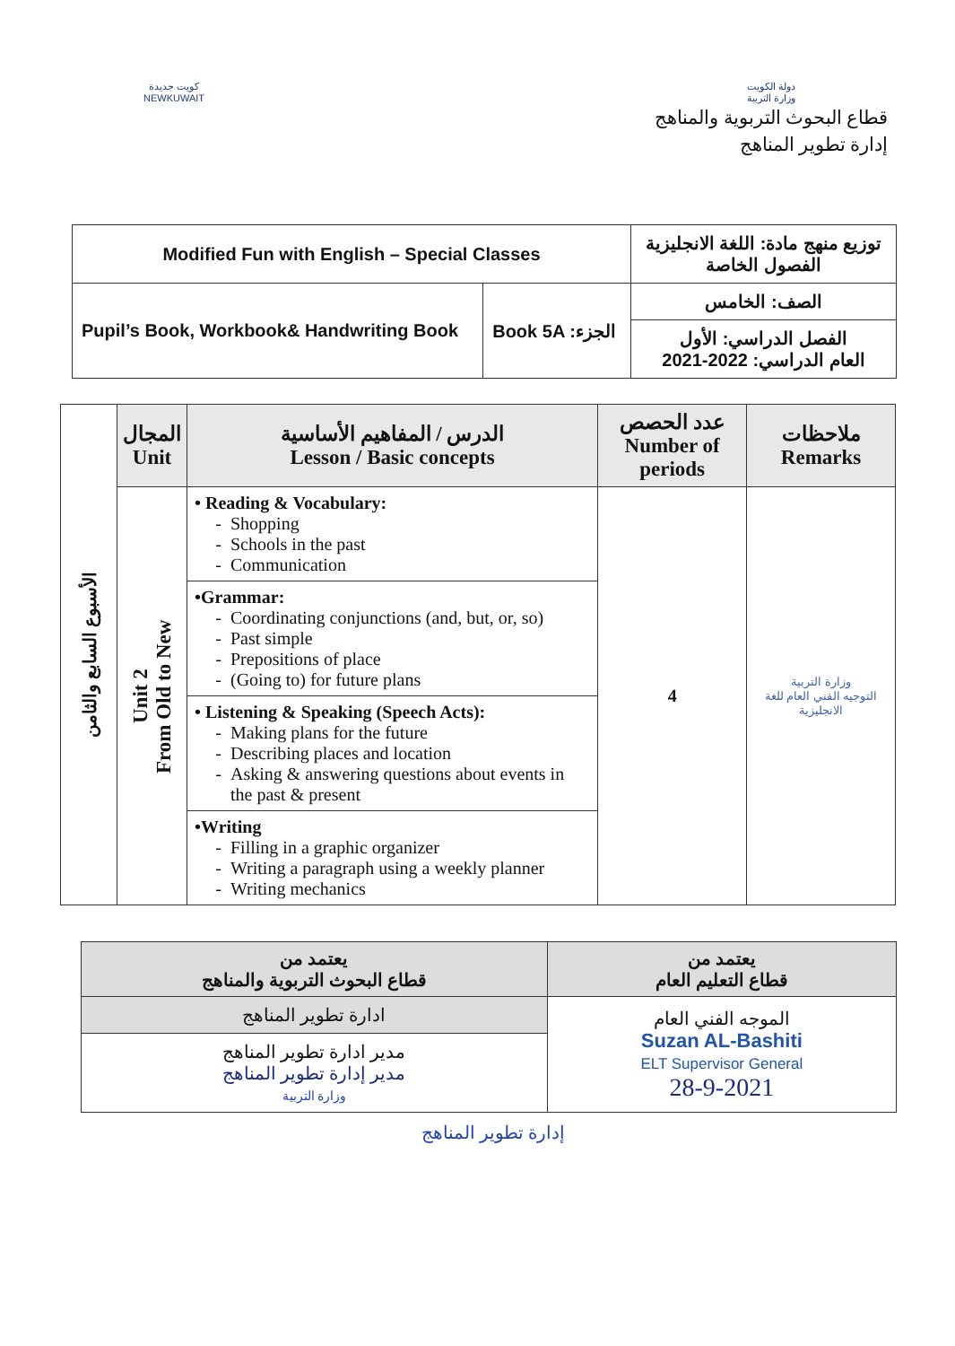كويت جديدة
NEWKUWAIT
دولة الكويت
وزارة التربية
قطاع البحوث التربوية والمناهج
إدارة تطوير المناهج
| Modified Fun with English – Special Classes | | توزيع منهج مادة: اللغة الانجليزية الفصول الخاصة |
| Pupil’s Book, Workbook& Handwriting Book | Book 5A :الجزء | الصف: الخامس |
| | | الفصل الدراسي: الأول العام الدراسي: 2022-2021 |
| الأسبوع السابع والثامن | المجال Unit | الدرس / المفاهيم الأساسية Lesson / Basic concepts | عدد الحصص Number of periods | ملاحظات Remarks |
| | Unit 2 From Old to New | • Reading & Vocabulary: Shopping Schools in the past Communication | 4 | وزارة التربية التوجيه الفني العام للغة الانجليزية |
| | | •Grammar: Coordinating conjunctions (and, but, or, so) Past simple Prepositions of place (Going to) for future plans | | |
| | | • Listening & Speaking (Speech Acts): Making plans for the future Describing places and location Asking & answering questions about events in the past & present | | |
| | | •Writing Filling in a graphic organizer Writing a paragraph using a weekly planner Writing mechanics | | |
| يعتمد من قطاع التعليم العام | يعتمد من قطاع البحوث التربوية والمناهج |
| --- | --- |
| الموجه الفني العام Suzan AL-Bashiti ELT Supervisor General 28-9-2021 | ادارة تطوير المناهج |
| | مدير ادارة تطوير المناهج مدير إدارة تطوير المناهج وزارة التربية |
إدارة تطوير المناهج